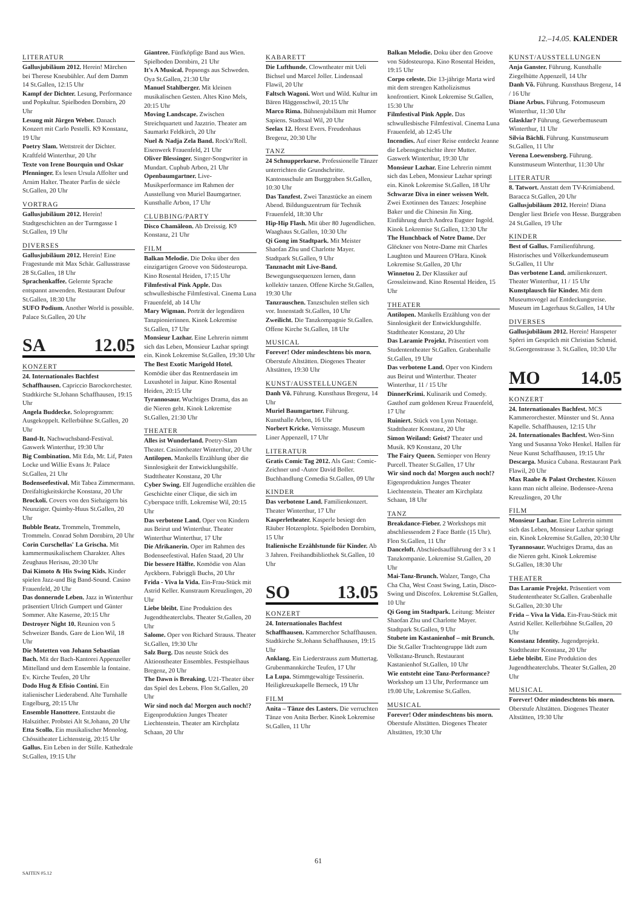12.–14.05. KALENDER
LITERATUR
Gallusjubiläum 2012. Herein! Märchen bei Therese Kneubühler. Auf dem Damm 14 St.Gallen, 12:15 Uhr
Kampf der Dichter. Lesung, Performance und Popkultur. Spielboden Dornbirn, 20 Uhr
Lesung mit Jürgen Weber. Danach Konzert mit Carlo Pestelli. K9 Konstanz, 19 Uhr
Poetry Slam. Wettstreit der Dichter. Kraftfeld Winterthur, 20 Uhr
Texte von Irene Bourquin und Oskar Pfenninger. Es lesen Ursula Affolter und Arnim Halter. Theater Parfin de siècle St.Gallen, 20 Uhr
VORTRAG
Gallusjubiläum 2012. Herein! Stadtgeschichten an der Turmgasse 1 St.Gallen, 19 Uhr
DIVERSES
Gallusjubiläum 2012. Herein! Eine Fragestunde mit Max Schär. Gallusstrasse 28 St.Gallen, 18 Uhr
Sprachenkaffee. Gelernte Sprache entspannt anwenden. Restaurant Dufour St.Gallen, 18:30 Uhr
SUFO Podium. Another World is possible. Palace St.Gallen, 20 Uhr
SA 12.05
KONZERT
24. Internationales Bachfest Schaffhausen. Capriccio Barockorchester. Stadtkirche St.Johann Schaffhausen, 19:15 Uhr
Angela Buddecke. Soloprogramm: Ausgekoppelt. Kellerbühne St.Gallen, 20 Uhr
Band-It. Nachwuchsband-Festival. Gaswerk Winterthur, 19:30 Uhr
Big Combination. Mit Eda, Mr. Lif, Paten Locke und Willie Evans Jr. Palace St.Gallen, 21 Uhr
Bodenseefestival. Mit Tabea Zimmermann. Dreifaltigkeitskirche Konstanz, 20 Uhr
Brockoli. Covers von den Siebzigern bis Neunziger. Quimby-Huus St.Gallen, 20 Uhr
Bubble Beatz. Trommeln, Trommeln, Trommeln. Conrad Sohm Dornbirn, 20 Uhr
Corin Curschellas' La Grischa. Mit kammermusikalischem Charakter. Altes Zeughaus Herisau, 20:30 Uhr
Dai Kimoto & His Swing Kids. Kinder spielen Jazz-und Big Band-Sound. Casino Frauenfeld, 20 Uhr
Das donnernde Leben. Jazz in Winterthur präsentiert Ulrich Gumpert und Günter Sommer. Alte Kaserne, 20:15 Uhr
Destroyer Night 10. Reunion von 5 Schweizer Bands. Gare de Lion Wil, 18 Uhr
Die Motetten von Johann Sebastian Bach. Mit der Bach-Kantorei Appenzeller Mittelland und dem Ensemble la fontaine. Ev. Kirche Teufen, 20 Uhr
Dodo Hug & Efisio Contini. Ein italienischer Liederabend. Alte Turnhalle Engelburg, 20:15 Uhr
Ensemble Hanottere. Entstaubt die Halszither. Probstei Alt St.Johann, 20 Uhr
Etta Scollo. Ein musikalischer Monolog. Chössitheater Lichtensteig, 20:15 Uhr
Gallus. Ein Leben in der Stille. Kathedrale St.Gallen, 19:15 Uhr
Giantree. Fünfköpfige Band aus Wien. Spielboden Dornbirn, 21 Uhr
It's A Musical. Popsongs aus Schweden. Oya St.Gallen, 21:30 Uhr
Manuel Stahlberger. Mit kleinen musikalischen Gesten. Altes Kino Mels, 20:15 Uhr
Moving Landscape. Zwischen Streichquartett und Jazztrio. Theater am Saumarkt Feldkirch, 20 Uhr
Nuel & Nadja Zela Band. Rock'n'Roll. Eisenwerk Frauenfeld, 21 Uhr
Oliver Blessinger. Singer-Songwriter in Mundart. Cuphub Arbon, 21 Uhr
Openbaumgartner. Live-Musikperformance im Rahmen der Ausstellung von Muriel Baumgartner. Kunsthalle Arbon, 17 Uhr
CLUBBING/PARTY
Disco Chamäleon. Ab Dreissig. K9 Konstanz, 21 Uhr
FILM
Balkan Melodie. Die Doku über den einzigartigen Groove von Südosteuropa. Kino Rosental Heiden, 17:15 Uhr
Filmfestival Pink Apple. Das schwullesbische Filmfestival. Cinema Luna Frauenfeld, ab 14 Uhr
Mary Wigman. Porträt der legendären Tanzpionierinnen. Kinok Lokremise St.Gallen, 17 Uhr
Monsieur Lazhar. Eine Lehrerin nimmt sich das Leben, Monsieur Lazhar springt ein. Kinok Lokremise St.Gallen, 19:30 Uhr
The Best Exotic Marigold Hotel. Komödie über das Rentnerdasein im Luxushotel in Jaipur. Kino Rosental Heiden, 20:15 Uhr
Tyrannosaur. Wuchtiges Drama, das an die Nieren geht. Kinok Lokremise St.Gallen, 21:30 Uhr
THEATER
Alles ist Wunderland. Poetry-Slam Theater. Casinotheater Winterthur, 20 Uhr
Antilopen. Mankells Erzählung über die Sinnlosigkeit der Entwicklungshilfe. Stadttheater Konstanz, 20 Uhr
Cyber Swing. Elf Jugendliche erzählen die Geschichte einer Clique, die sich im Cyberspace trifft. Lokremise Wil, 20:15 Uhr
Das verbotene Land. Oper von Kindern aus Beirut und Winterthur. Theater Winterthur Winterthur, 17 Uhr
Die Afrikanerin. Oper im Rahmen des Bodenseefestival. Hafen Staad, 20 Uhr
Die bessere Hälfte. Komödie von Alan Ayckborn. Fabriggli Buchs, 20 Uhr
Frida - Viva la Vida. Ein-Frau-Stück mit Astrid Keller. Kunstraum Kreuzlingen, 20 Uhr
Liebe bleibt. Eine Produktion des Jugendtheaterclubs. Theater St.Gallen, 20 Uhr
Salome. Oper von Richard Strauss. Theater St.Gallen, 19:30 Uhr
Salz Burg. Das neuste Stück des Aktionstheater Ensembles. Festspielhaus Bregenz, 20 Uhr
The Dawn is Breaking. U21-Theater über das Spiel des Lebens. Flon St.Gallen, 20 Uhr
Wir sind noch da! Morgen auch noch!? Eigenproduktion Junges Theater Liechtenstein. Theater am Kirchplatz Schaan, 20 Uhr
KABARETT
Die Lufthunde. Clowntheater mit Ueli Bichsel und Marcel Joller. Lindensaal Flawil, 20 Uhr
Faltsch Wagoni. Wort und Wild. Kultur im Bären Häggenschwil, 20:15 Uhr
Marco Rima. Bühnenjubiläum mit Humor Sapiens. Stadtsaal Wil, 20 Uhr
Seelax 12. Horst Evers. Freudenhaus Bregenz, 20:30 Uhr
TANZ
24 Schnupperkurse. Professionelle Tänzer unterrichten die Grundschritte. Kantonsschule am Burggraben St.Gallen, 10:30 Uhr
Das Tanzfest. Zwei Tanzstücke an einem Abend. Bildungszentrum für Technik Frauenfeld, 18:30 Uhr
Hip-Hip Flash. Mit über 80 Jugendlichen. Waaghaus St.Gallen, 10:30 Uhr
Qi Gong im Stadtpark. Mit Meister Shaofan Zhu und Charlotte Mayer. Stadtpark St.Gallen, 9 Uhr
Tanznacht mit Live-Band. Bewegungssequenzen lernen, dann kollektiv tanzen. Offene Kirche St.Gallen, 19:30 Uhr
Tanzrauschen. Tanzschulen stellen sich vor. Innenstadt St.Gallen, 10 Uhr
Zweilicht. Die Tanzkompagnie St.Gallen. Offene Kirche St.Gallen, 18 Uhr
MUSICAL
Forever! Oder mindeschtens bis morn. Oberstufe Altstätten. Diogenes Theater Altstätten, 19:30 Uhr
KUNST/AUSSTELLUNGEN
Danh Võ. Führung. Kunsthaus Bregenz, 14 Uhr
Muriel Baumgartner. Führung. Kunsthalle Arbon, 16 Uhr
Norbert Kricke. Vernissage. Museum Liner Appenzell, 17 Uhr
LITERATUR
Gratis Comic Tag 2012. Als Gast: Comic-Zeichner und -Autor David Boller. Buchhandlung Comedia St.Gallen, 09 Uhr
KINDER
Das verbotene Land. Familienkonzert. Theater Winterthur, 17 Uhr
Kasperletheater. Kasperle besiegt den Räuber Hotzenplotz. Spielboden Dornbirn, 15 Uhr
Italienische Erzählstunde für Kinder. Ab 3 Jahren. Freihandbibliothek St.Gallen, 10 Uhr
SO 13.05
KONZERT
24. Internationales Bachfest Schaffhausen. Kammerchor Schaffhausen. Stadtkirche St.Johann Schaffhausen, 19:15 Uhr
Anklang. Ein Liederstrauss zum Muttertag. Grubenmannkirche Teufen, 17 Uhr
La Lupa. Stimmgewaltige Tessinerin. Heiligkreuzkapelle Berneck, 19 Uhr
FILM
Anita – Tänze des Lasters. Die verruchten Tänze von Anita Berber. Kinok Lokremise St.Gallen, 11 Uhr
Balkan Melodie. Doku über den Groove von Südosteuropa. Kino Rosental Heiden, 19:15 Uhr
Corpo celeste. Die 13-jährige Marta wird mit dem strengen Katholizismus konfrontiert. Kinok Lokremise St.Gallen, 15:30 Uhr
Filmfestival Pink Apple. Das schwullesbische Filmfestival. Cinema Luna Frauenfeld, ab 12:45 Uhr
Incendies. Auf einer Reise entdeckt Jeanne die Lebensgeschichte ihrer Mutter. Gaswerk Winterthur, 19:30 Uhr
Monsieur Lazhar. Eine Lehrerin nimmt sich das Leben, Monsieur Lazhar springt ein. Kinok Lokremise St.Gallen, 18 Uhr
Schwarze Diva in einer weissen Welt. Zwei Exotinnen des Tanzes: Josephine Baker und die Chinesin Jin Xing. Einführung durch Andrea Eugster Ingold. Kinok Lokremise St.Gallen, 13:30 Uhr
The Hunchback of Notre Dame. Der Glöckner von Notre-Dame mit Charles Laughton und Maureen O'Hara. Kinok Lokremise St.Gallen, 20 Uhr
Winnetou 2. Der Klassiker auf Grossleinwand. Kino Rosental Heiden, 15 Uhr
THEATER
Antilopen. Mankells Erzählung von der Sinnlosigkeit der Entwicklungshilfe. Stadttheater Konstanz, 20 Uhr
Das Laramie Projekt. Präsentiert vom Studententheater St.Gallen. Grabenhalle St.Gallen, 19 Uhr
Das verbotene Land. Oper von Kindern aus Beirut und Winterthur. Theater Winterthur, 11 / 15 Uhr
DinnerKrimi. Kulinarik und Comedy. Gasthof zum goldenen Kreuz Frauenfeld, 17 Uhr
Ruiniert. Stück von Lynn Nottage. Stadttheater Konstanz, 20 Uhr
Simon Weiland: Geist? Theater und Musik. K9 Konstanz, 20 Uhr
The Fairy Queen. Semioper von Henry Purcell. Theater St.Gallen, 17 Uhr
Wir sind noch da! Morgen auch noch!? Eigenproduktion Junges Theater Liechtenstein. Theater am Kirchplatz Schaan, 18 Uhr
TANZ
Breakdance-Fieber. 2 Workshops mit abschliessendem 2 Face Battle (15 Uhr). Flon St.Gallen, 11 Uhr
Danceloft. Abschiedsaufführung der 3 x 1 Tanzkompanie. Lokremise St.Gallen, 20 Uhr
Mai-Tanz-Brunch. Walzer, Tango, Cha Cha Cha, West Coast Swing, Latin, Disco-Swing und Discofox. Lokremise St.Gallen, 10 Uhr
Qi Gong im Stadtpark. Leitung: Meister Shaofan Zhu und Charlotte Mayer. Stadtpark St.Gallen, 9 Uhr
Stubete im Kastanienhof – mit Brunch. Die St.Galler Trachtengruppe lädt zum Volkstanz-Brunch. Restaurant Kastanienhof St.Gallen, 10 Uhr
Wie entsteht eine Tanz-Performance? Workshop um 13 Uhr, Performance um 19.00 Uhr, Lokremise St.Gallen.
MUSICAL
Forever! Oder mindeschtens bis morn. Oberstufe Altstätten. Diogenes Theater Altstätten, 19:30 Uhr
KUNST/AUSSTELLUNGEN
Anja Ganster. Führung. Kunsthalle Ziegelhütte Appenzell, 14 Uhr
Danh Võ. Führung. Kunsthaus Bregenz, 14 / 16 Uhr
Diane Arbus. Führung. Fotomuseum Winterthur, 11:30 Uhr
Glasklar? Führung. Gewerbemuseum Winterthur, 11 Uhr
Silvia Bächli. Führung. Kunstmuseum St.Gallen, 11 Uhr
Verena Loewensberg. Führung. Kunstmuseum Winterthur, 11:30 Uhr
LITERATUR
8. Tatwort. Anstatt dem TV-Krimiabend. Baracca St.Gallen, 20 Uhr
Gallusjubiläum 2012. Herein! Diana Dengler liest Briefe von Hesse. Burggraben 24 St.Gallen, 19 Uhr
KINDER
Best of Gallus. Familienführung. Historisches und Völkerkundemuseum St.Gallen, 11 Uhr
Das verbotene Land. amilienkonzert. Theater Winterthur, 11 / 15 Uhr
Kunstplausch für Kinder. Mit dem Museumsvogel auf Entdeckungsreise. Museum im Lagerhaus St.Gallen, 14 Uhr
DIVERSES
Gallusjubiläum 2012. Herein! Hanspeter Spörri im Gespräch mit Christian Schmid. St.Georgenstrasse 3. St.Gallen, 10:30 Uhr
MO 14.05
KONZERT
24. Internationales Bachfest. MCS Kammerorchester. Münster und St. Anna Kapelle. Schaffhausen, 12:15 Uhr
24. Internationales Bachfest. Wen-Sinn Yang und Susanna Yoko Henkel. Hallen für Neue Kunst Schaffhausen, 19:15 Uhr
Descarga. Musica Cubana. Restaurant Park Flawil, 20 Uhr
Max Raabe & Palast Orchester. Küssen kann man nicht alleine. Bodensee-Arena Kreuzlingen, 20 Uhr
FILM
Monsieur Lazhar. Eine Lehrerin nimmt sich das Leben, Monsieur Lazhar springt ein. Kinok Lokremise St.Gallen, 20:30 Uhr
Tyrannosaur. Wuchtiges Drama, das an die Nieren geht. Kinok Lokremise St.Gallen, 18:30 Uhr
THEATER
Das Laramie Projekt. Präsentiert vom Studententheater St.Gallen. Grabenhalle St.Gallen, 20:30 Uhr
Frida – Viva la Vida. Ein-Frau-Stück mit Astrid Keller. Kellerbühne St.Gallen, 20 Uhr
Konstanz Identity. Jugendprojekt. Stadttheater Konstanz, 20 Uhr
Liebe bleibt. Eine Produktion des Jugendtheaterclubs. Theater St.Gallen, 20 Uhr
MUSICAL
Forever! Oder mindeschtens bis morn. Oberstufe Altstätten. Diogenes Theater Altstätten, 19:30 Uhr
61
SAITEN 05.12